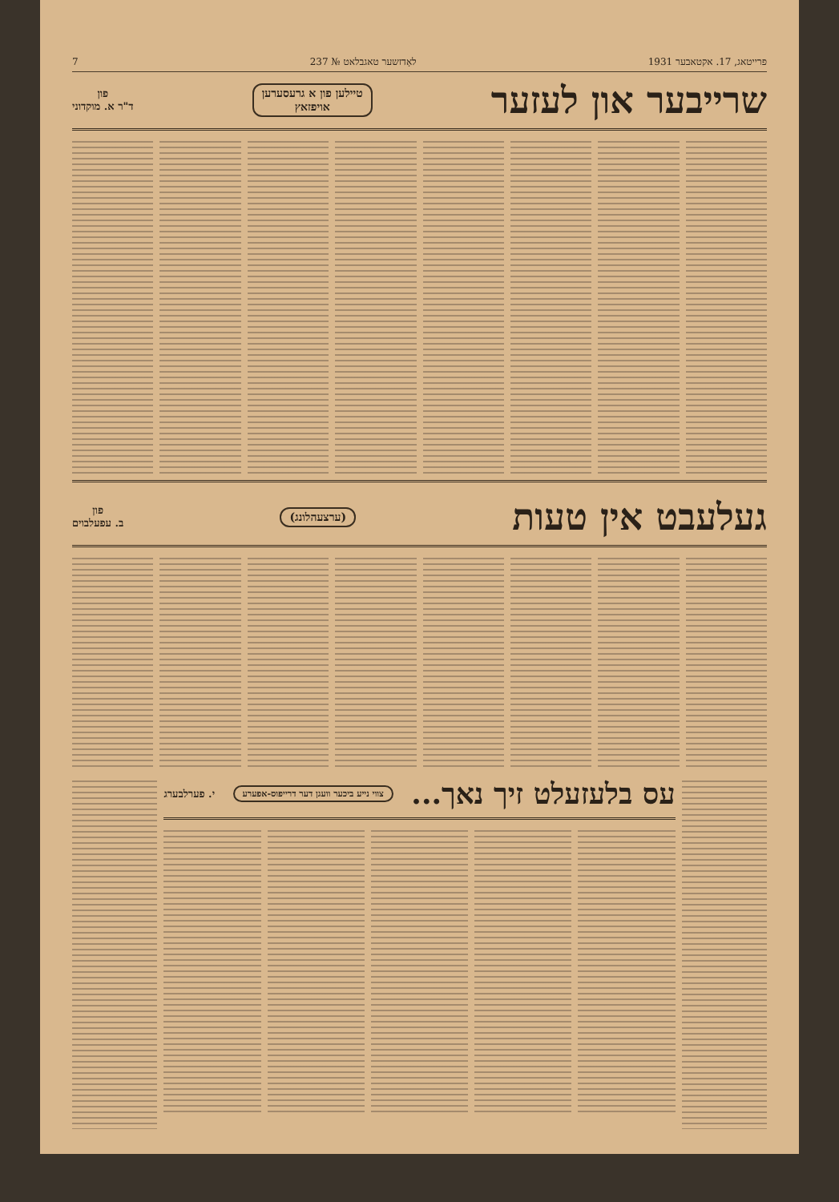פרייטאג, 17. אקטאבער 1931 לאָדזשער טאגבלאט № 237 7
שרייבער און לעזער
טיילען פון א גרעסערען
אויפזאץ
פון
ד"ר א. מוקדוני
געלעבט אין טעות
(ערצעהלונג)
פון
ב. עפעלבוים
עס בלעזעלט זיך נאך...
צווי נייע ביכער וועגן דער דרייפוס-אפערע
י. פערלבערג